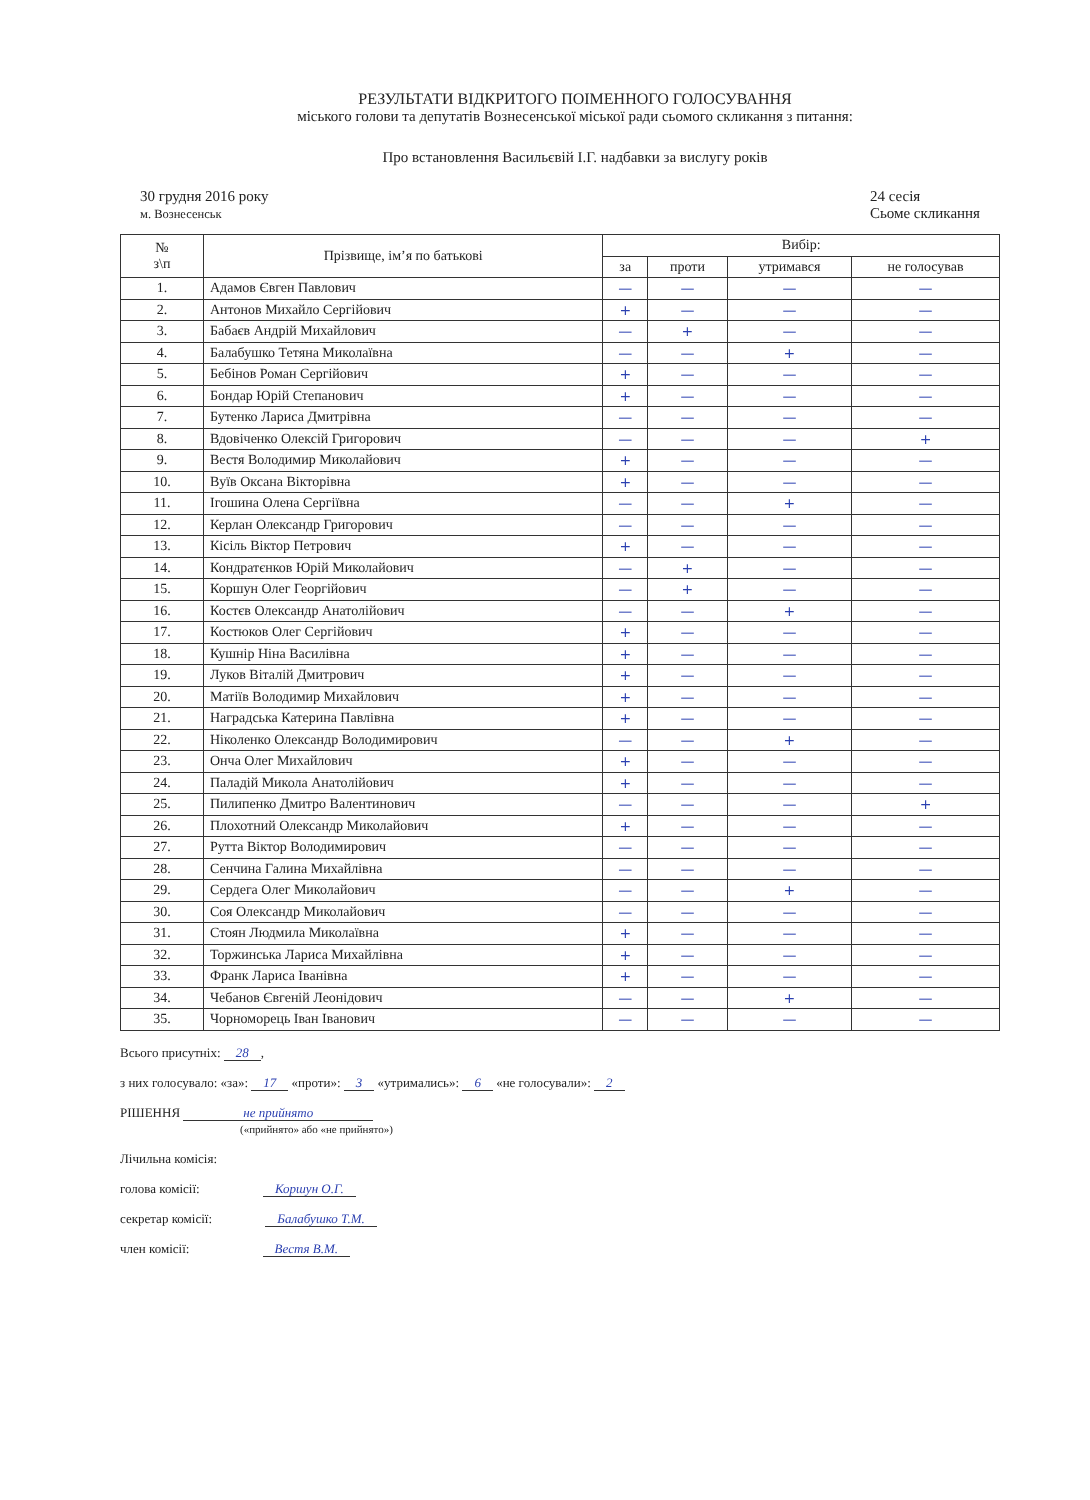РЕЗУЛЬТАТИ ВІДКРИТОГО ПОІМЕННОГО ГОЛОСУВАННЯ
міського голови та депутатів Вознесенської міської ради сьомого скликання з питання:
Про встановлення Васильєвій І.Г. надбавки за вислугу років
30 грудня 2016 року
м. Вознесенськ
24 сесія
Сьоме скликання
| № з\п | Прізвище, ім’я по батькові | Вибір: | | | |
| --- | --- | --- | --- | --- | --- |
| | | за | проти | утримався | не голосував |
| 1. | Адамов Євген Павлович | — | — | — | — |
| 2. | Антонов Михайло Сергійович | + | — | — | — |
| 3. | Бабаєв Андрій Михайлович | — | + | — | — |
| 4. | Балабушко Тетяна Миколаївна | — | — | + | — |
| 5. | Бебінов Роман Сергійович | + | — | — | — |
| 6. | Бондар Юрій Степанович | + | — | — | — |
| 7. | Бутенко Лариса Дмитрівна | — | — | — | — |
| 8. | Вдовіченко Олексій Григорович | — | — | — | + |
| 9. | Вестя Володимир Миколайович | + | — | — | — |
| 10. | Вуїв Оксана Вікторівна | + | — | — | — |
| 11. | Ігошина Олена Сергіївна | — | — | + | — |
| 12. | Керлан Олександр Григорович | — | — | — | — |
| 13. | Кісіль Віктор Петрович | + | — | — | — |
| 14. | Кондратєнков Юрій Миколайович | — | + | — | — |
| 15. | Коршун Олег Георгійович | — | + | — | — |
| 16. | Костєв Олександр Анатолійович | — | — | + | — |
| 17. | Костюков Олег Сергійович | + | — | — | — |
| 18. | Кушнір Ніна Василівна | + | — | — | — |
| 19. | Луков Віталій Дмитрович | + | — | — | — |
| 20. | Матіїв Володимир Михайлович | + | — | — | — |
| 21. | Наградська Катерина Павлівна | + | — | — | — |
| 22. | Ніколенко Олександр Володимирович | — | — | + | — |
| 23. | Онча Олег Михайлович | + | — | — | — |
| 24. | Паладій Микола Анатолійович | + | — | — | — |
| 25. | Пилипенко Дмитро Валентинович | — | — | — | + |
| 26. | Плохотний Олександр Миколайович | + | — | — | — |
| 27. | Рутта Віктор Володимирович | — | — | — | — |
| 28. | Сенчина Галина Михайлівна | — | — | — | — |
| 29. | Сердега Олег Миколайович | — | — | + | — |
| 30. | Соя Олександр Миколайович | — | — | — | — |
| 31. | Стоян Людмила Миколаївна | + | — | — | — |
| 32. | Торжинська Лариса Михайлівна | + | — | — | — |
| 33. | Франк Лариса Іванівна | + | — | — | — |
| 34. | Чебанов Євгеній Леонідович | — | — | + | — |
| 35. | Чорноморець Іван Іванович | — | — | — | — |
Всього присутніх: 28,
з них голосувало: «за»: 17 «проти»: 3 «утримались»: 6 «не голосували»: 2
РІШЕННЯ не прийнято
(«прийнято» або «не прийнято»)
Лічильна комісія:
голова комісії: Коршун О.Г.
секретар комісії: Балабушко Т.М.
член комісії: Вестя В.М.